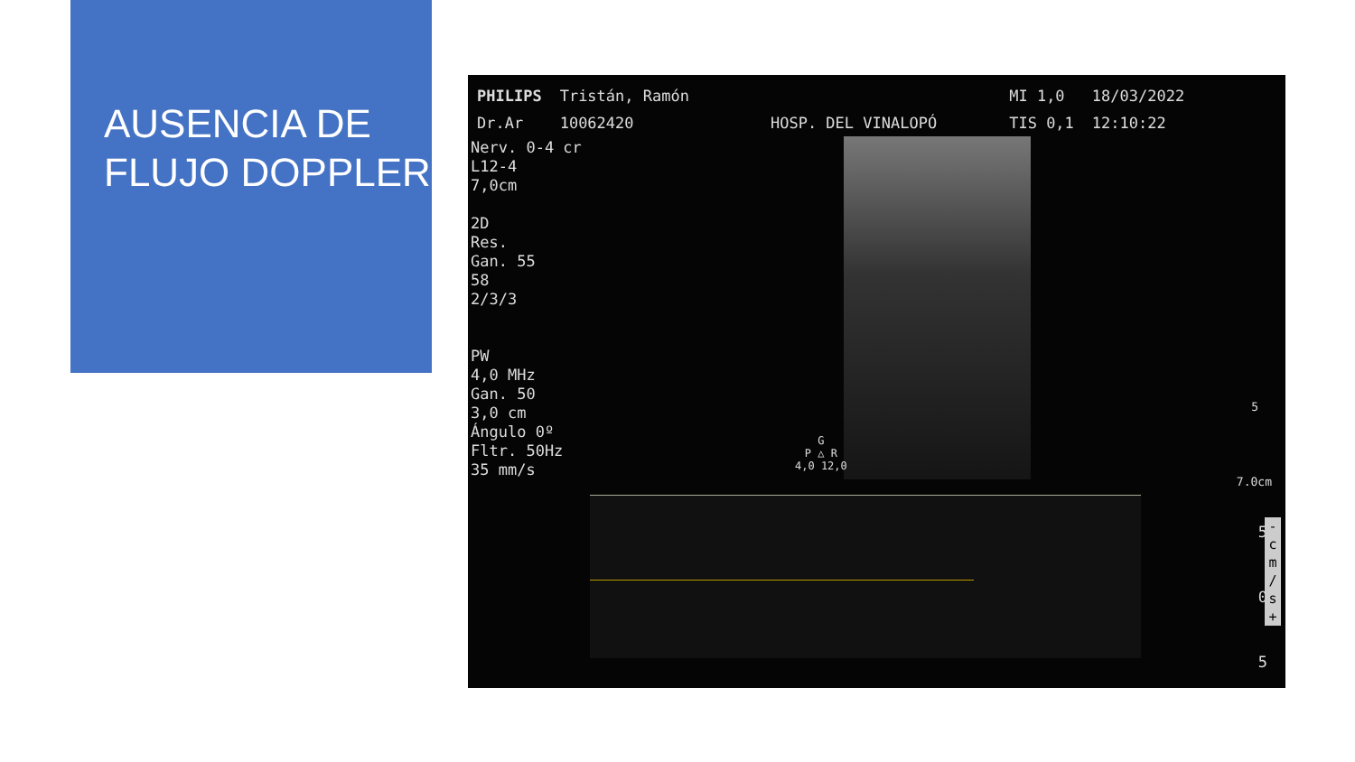AUSENCIA DE
FLUJO DOPPLER
PHILIPS
Dr.Ar
Tristán, Ramón
10062420
HOSP. DEL VINALOPÓ MI 1,0
TIS 0,1
18/03/2022
12:10:22
Nerv. 0-4 cr
L12-4
7,0cm
2D
Res.
Gan. 55
58
2/3/3
PW
4,0 MHz
Gan. 50
3,0 cm
Ángulo 0º
Fltr. 50Hz
35 mm/s
G
P △ R
4,0 12,0
5
7.0cm
5
0
5
-
c
m
/
s
+